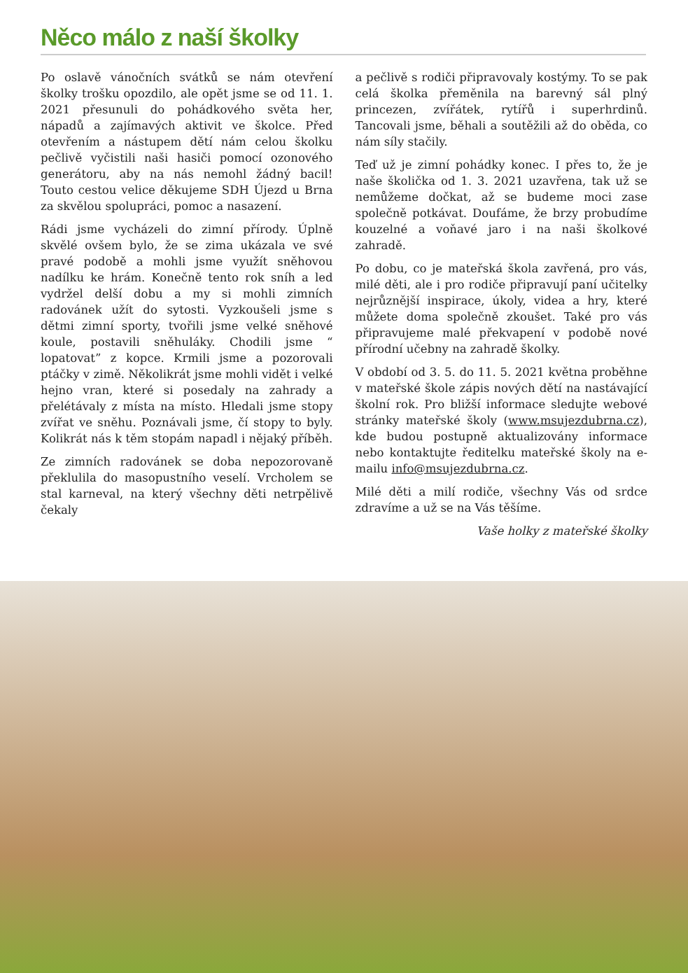Něco málo z naší školky
Po oslavě vánočních svátků se nám otevření školky trošku opozdilo, ale opět jsme se od 11. 1. 2021 přesunuli do pohádkového světa her, nápadů a zajímavých aktivit ve školce. Před otevřením a nástupem dětí nám celou školku pečlivě vyčistili naši hasiči pomocí ozonového generátoru, aby na nás nemohl žádný bacil! Touto cestou velice děkujeme SDH Újezd u Brna za skvělou spolupráci, pomoc a nasazení.
Rádi jsme vycházeli do zimní přírody. Úplně skvělé ovšem bylo, že se zima ukázala ve své pravé podobě a mohli jsme využít sněhovou nadílku ke hrám. Konečně tento rok sníh a led vydržel delší dobu a my si mohli zimních radovánek užít do sytosti. Vyzkoušeli jsme s dětmi zimní sporty, tvořili jsme velké sněhové koule, postavili sněhuláky. Chodili jsme “ lopatovat” z kopce. Krmili jsme a pozorovali ptáčky v zimě. Několikrát jsme mohli vidět i velké hejno vran, které si posedaly na zahrady a přelétávaly z místa na místo. Hledali jsme stopy zvířat ve sněhu. Poznávali jsme, čí stopy to byly. Kolikrát nás k těm stopám napadl i nějaký příběh.
Ze zimních radovánek se doba nepozorovaně překlulila do masopustního veselí. Vrcholem se stal karneval, na který všechny děti netrpělivě čekaly
a pečlivě s rodiči připravovaly kostýmy. To se pak celá školka přeměnila na barevný sál plný princezen, zvířátek, rytířů i superhrdinů. Tancovali jsme, běhali a soutěžili až do oběda, co nám síly stačily.
Teď už je zimní pohádky konec. I přes to, že je naše školička od 1. 3. 2021 uzavřena, tak už se nemůžeme dočkat, až se budeme moci zase společně potkávat. Doufáme, že brzy probudíme kouzelné a voňavé jaro i na naši školkové zahradě.
Po dobu, co je mateřská škola zavřená, pro vás, milé děti, ale i pro rodiče připravují paní učitelky nejrůznější inspirace, úkoly, videa a hry, které můžete doma společně zkoušet. Také pro vás připravujeme malé překvapení v podobě nové přírodní učebny na zahradě školky.
V období od 3. 5. do 11. 5. 2021 května proběhne v mateřské škole zápis nových dětí na nastávající školní rok. Pro bližší informace sledujte webové stránky mateřské školy (www.msujezdubrna.cz), kde budou postupně aktualizovány informace nebo kontaktujte ředitelku mateřské školy na e-mailu info@msujezdubrna.cz.
Milé děti a milí rodiče, všechny Vás od srdce zdravíme a už se na Vás těšíme.
Vaše holky z mateřské školky